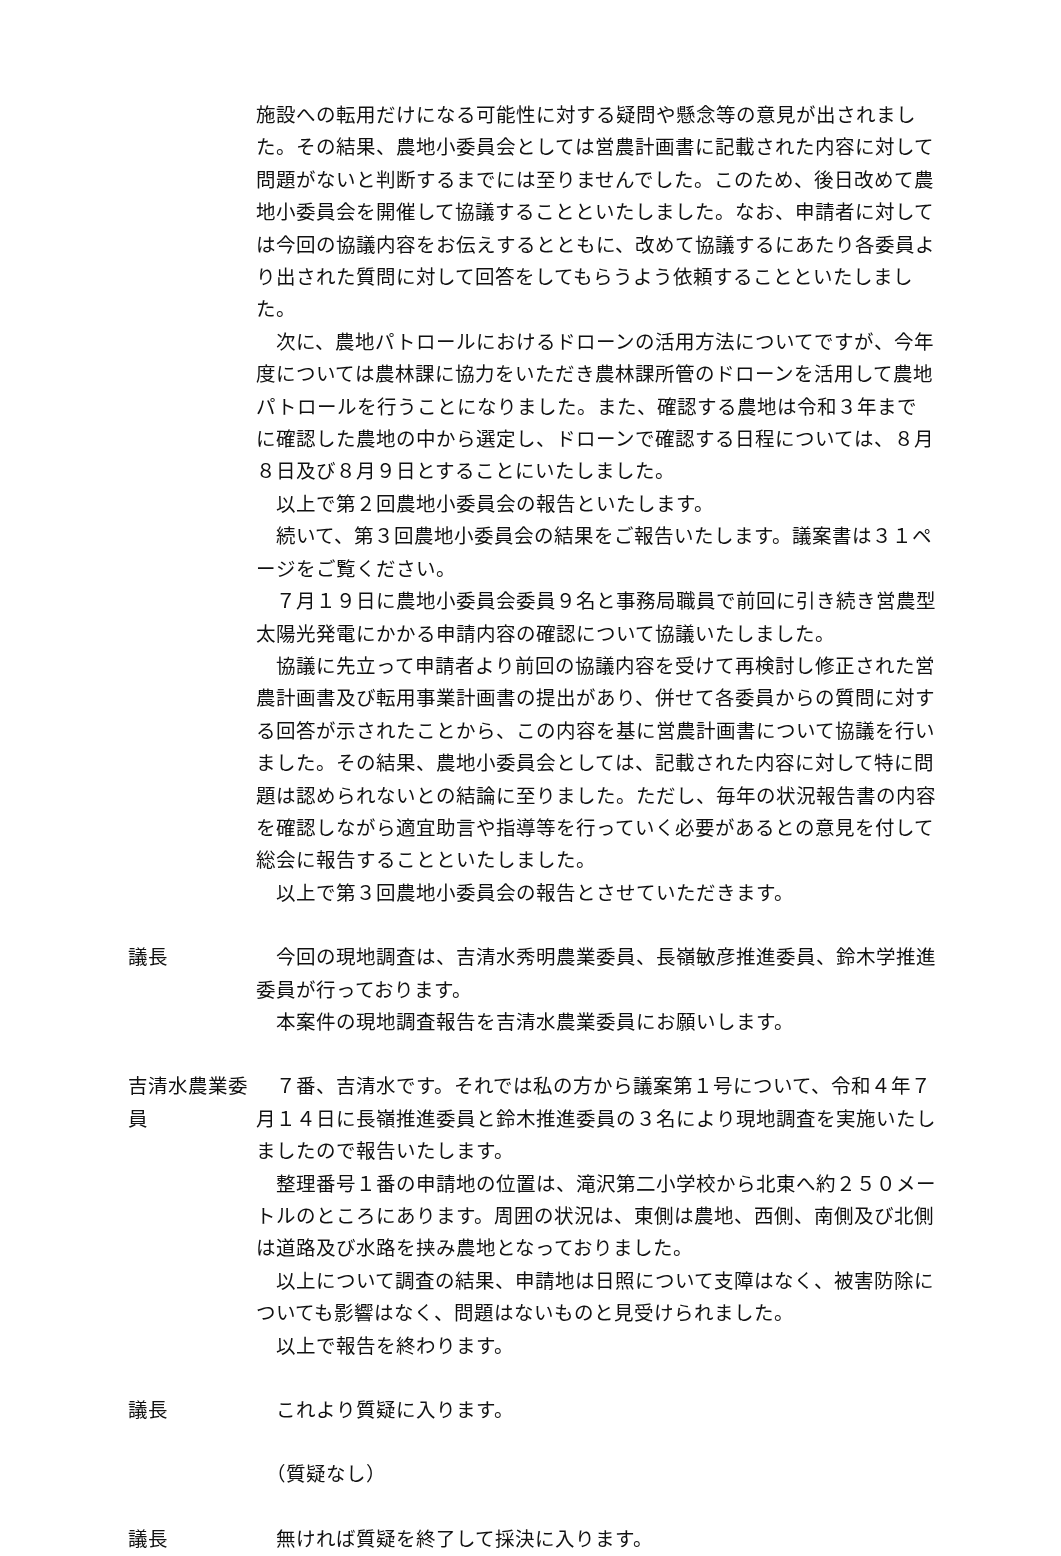施設への転用だけになる可能性に対する疑問や懸念等の意見が出されました。その結果、農地小委員会としては営農計画書に記載された内容に対して問題がないと判断するまでには至りませんでした。このため、後日改めて農地小委員会を開催して協議することといたしました。なお、申請者に対しては今回の協議内容をお伝えするとともに、改めて協議するにあたり各委員より出された質問に対して回答をしてもらうよう依頼することといたしました。
次に、農地パトロールにおけるドローンの活用方法についてですが、今年度については農林課に協力をいただき農林課所管のドローンを活用して農地パトロールを行うことになりました。また、確認する農地は令和３年までに確認した農地の中から選定し、ドローンで確認する日程については、８月８日及び８月９日とすることにいたしました。
以上で第２回農地小委員会の報告といたします。
続いて、第３回農地小委員会の結果をご報告いたします。議案書は３１ページをご覧ください。
７月１９日に農地小委員会委員９名と事務局職員で前回に引き続き営農型太陽光発電にかかる申請内容の確認について協議いたしました。
協議に先立って申請者より前回の協議内容を受けて再検討し修正された営農計画書及び転用事業計画書の提出があり、併せて各委員からの質問に対する回答が示されたことから、この内容を基に営農計画書について協議を行いました。その結果、農地小委員会としては、記載された内容に対して特に問題は認められないとの結論に至りました。ただし、毎年の状況報告書の内容を確認しながら適宜助言や指導等を行っていく必要があるとの意見を付して総会に報告することといたしました。
以上で第３回農地小委員会の報告とさせていただきます。
議長 今回の現地調査は、吉清水秀明農業委員、長嶺敏彦推進委員、鈴木学推進委員が行っております。
本案件の現地調査報告を吉清水農業委員にお願いします。
吉清水農業委員
７番、吉清水です。それでは私の方から議案第１号について、令和４年７月１４日に長嶺推進委員と鈴木推進委員の３名により現地調査を実施いたしましたので報告いたします。
整理番号１番の申請地の位置は、滝沢第二小学校から北東へ約２５０メートルのところにあります。周囲の状況は、東側は農地、西側、南側及び北側は道路及び水路を挟み農地となっておりました。
以上について調査の結果、申請地は日照について支障はなく、被害防除についても影響はなく、問題はないものと見受けられました。
以上で報告を終わります。
議長 これより質疑に入ります。
　（質疑なし）
議長 無ければ質疑を終了して採決に入ります。